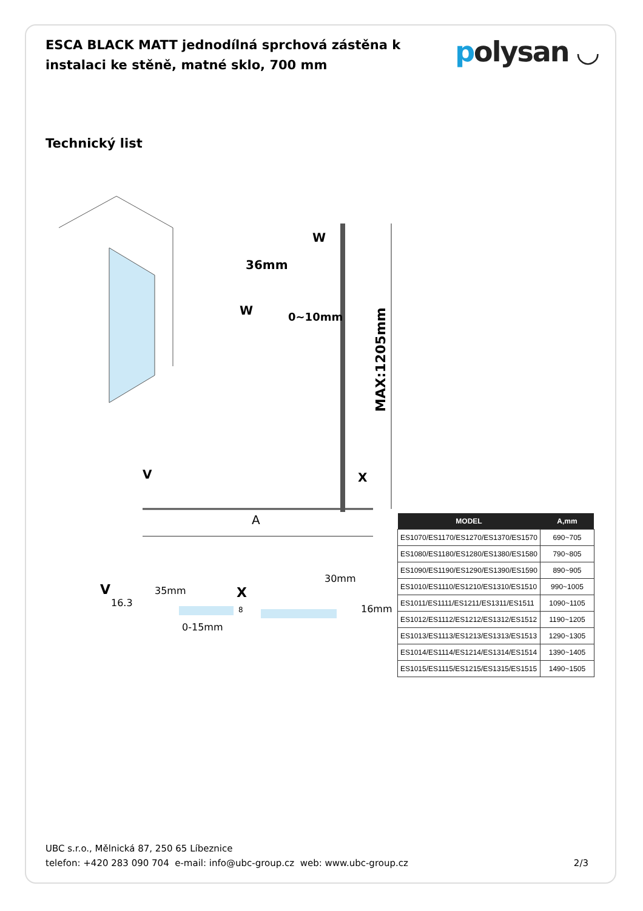ESCA BLACK MATT jednodílná sprchová zástěna k instalaci ke stěně, matné sklo, 700 mm
polysan ◡
Technický list
MAX:1205mm
W
36mm
W
0~10mm
V
X
A
V
16.3
35mm
0-15mm
X
30mm
16mm
8
| MODEL | A,mm |
| --- | --- |
| ES1070/ES1170/ES1270/ES1370/ES1570 | 690~705 |
| ES1080/ES1180/ES1280/ES1380/ES1580 | 790~805 |
| ES1090/ES1190/ES1290/ES1390/ES1590 | 890~905 |
| ES1010/ES1110/ES1210/ES1310/ES1510 | 990~1005 |
| ES1011/ES1111/ES1211/ES1311/ES1511 | 1090~1105 |
| ES1012/ES1112/ES1212/ES1312/ES1512 | 1190~1205 |
| ES1013/ES1113/ES1213/ES1313/ES1513 | 1290~1305 |
| ES1014/ES1114/ES1214/ES1314/ES1514 | 1390~1405 |
| ES1015/ES1115/ES1215/ES1315/ES1515 | 1490~1505 |
UBC s.r.o., Mělnická 87, 250 65 Líbeznice
telefon: +420 283 090 704 e-mail: info@ubc-group.cz web: www.ubc-group.cz 2/3